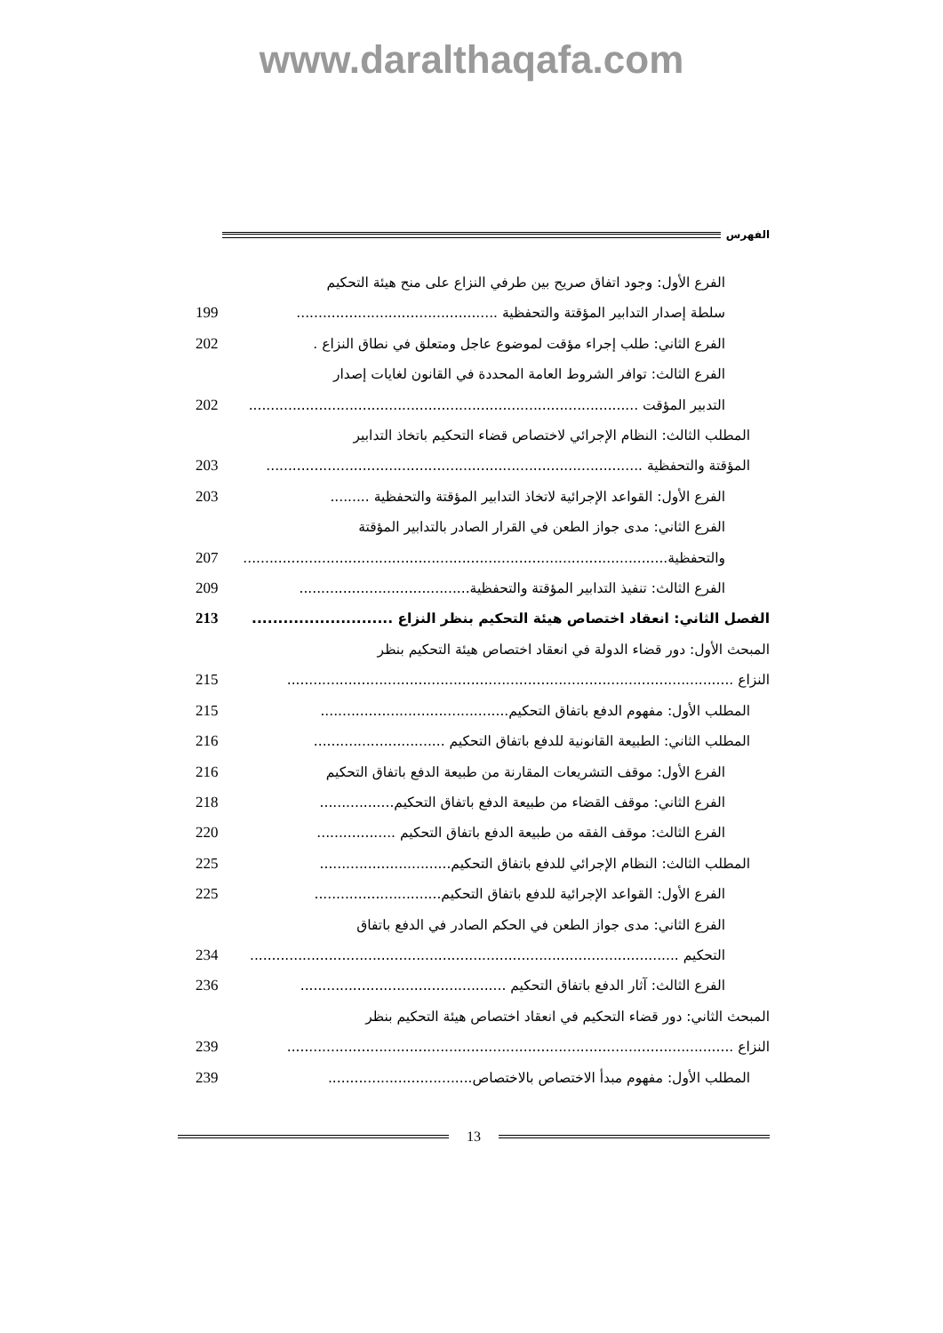www.daralthaqafa.com
الفهرس
الفرع الأول: وجود اتفاق صريح بين طرفي النزاع على منح هيئة التحكيم
سلطة إصدار التدابير المؤقتة والتحفظية .............................................. 199
الفرع الثاني: طلب إجراء مؤقت لموضوع عاجل ومتعلق في نطاق النزاع . 202
الفرع الثالث: توافر الشروط العامة المحددة في القانون لغايات إصدار
التدبير المؤقت ......................................................................................... 202
المطلب الثالث: النظام الإجرائي لاختصاص قضاء التحكيم باتخاذ التدابير
المؤقتة والتحفظية ...................................................................................... 203
الفرع الأول: القواعد الإجرائية لاتخاذ التدابير المؤقتة والتحفظية ......... 203
الفرع الثاني: مدى جواز الطعن في القرار الصادر بالتدابير المؤقتة
والتحفظية................................................................................................. 207
الفرع الثالث: تنفيذ التدابير المؤقتة والتحفظية....................................... 209
الفصل الثاني: انعقاد اختصاص هيئة التحكيم بنظر النزاع ........................... 213
المبحث الأول: دور قضاء الدولة في انعقاد اختصاص هيئة التحكيم بنظر
النزاع ...................................................................................................... 215
المطلب الأول: مفهوم الدفع باتفاق التحكيم........................................... 215
المطلب الثاني: الطبيعة القانونية للدفع باتفاق التحكيم .............................. 216
الفرع الأول: موقف التشريعات المقارنة من طبيعة الدفع باتفاق التحكيم 216
الفرع الثاني: موقف القضاء من طبيعة الدفع باتفاق التحكيم................. 218
الفرع الثالث: موقف الفقه من طبيعة الدفع باتفاق التحكيم .................. 220
المطلب الثالث: النظام الإجرائي للدفع باتفاق التحكيم.............................. 225
الفرع الأول: القواعد الإجرائية للدفع باتفاق التحكيم............................. 225
الفرع الثاني: مدى جواز الطعن في الحكم الصادر في الدفع باتفاق
التحكيم .................................................................................................. 234
الفرع الثالث: آثار الدفع باتفاق التحكيم ............................................... 236
المبحث الثاني: دور قضاء التحكيم في انعقاد اختصاص هيئة التحكيم بنظر
النزاع ...................................................................................................... 239
المطلب الأول: مفهوم مبدأ الاختصاص بالاختصاص................................. 239
13